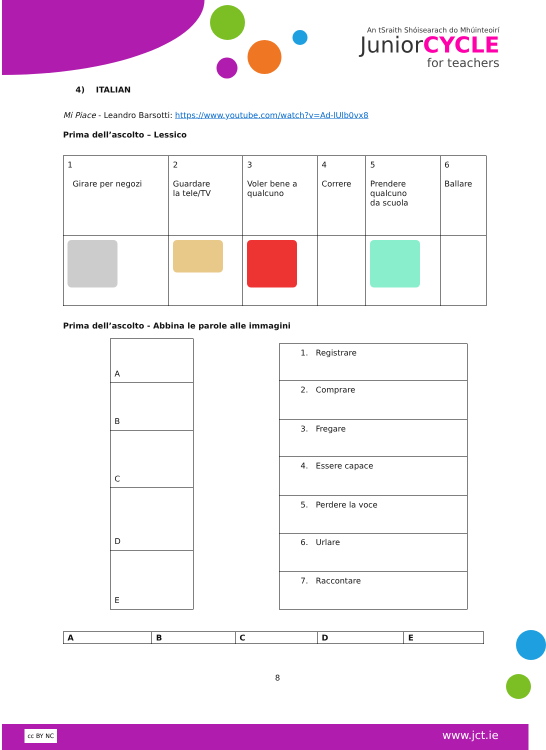An tSraith Shóisearach do Mhúinteoirí
JuniorCYCLE
for teachers
4) ITALIAN
Mi Piace - Leandro Barsotti: https://www.youtube.com/watch?v=Ad-lUlb0vx8
Prima dell’ascolto – Lessico
| 1 Girare per negozi | 2 Guardare la tele/TV | 3 Voler bene a qualcuno | 4 Correre | 5 Prendere qualcuno da scuola | 6 Ballare |
Prima dell’ascolto - Abbina le parole alle immagini
| A |
| B |
| C |
| D |
| E |
| 1. Registrare |
| 2. Comprare |
| 3. Fregare |
| 4. Essere capace |
| 5. Perdere la voce |
| 6. Urlare |
| 7. Raccontare |
| A | B | C | D | E |
8
cc BY NC www.jct.ie